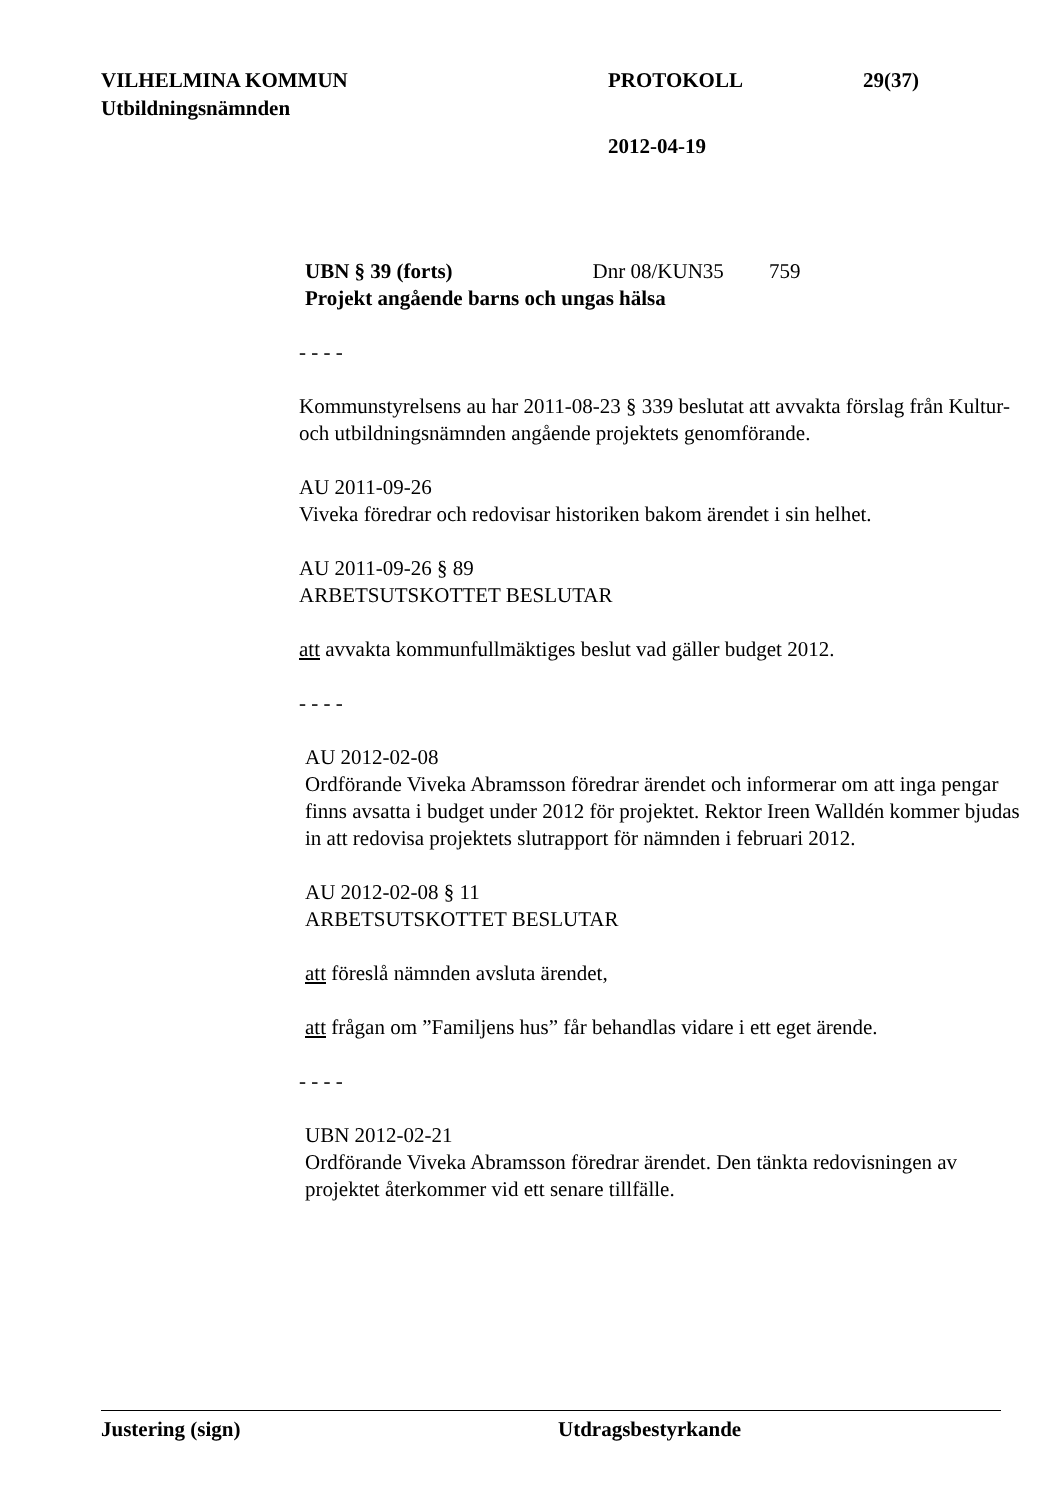VILHELMINA KOMMUN PROTOKOLL 29(37)
Utbildningsnämnden
2012-04-19
UBN § 39 (forts) Dnr 08/KUN35 759
Projekt angående barns och ungas hälsa
- - - -
Kommunstyrelsens au har 2011-08-23 § 339 beslutat att avvakta förslag från Kultur- och utbildningsnämnden angående projektets genomförande.
AU 2011-09-26
Viveka föredrar och redovisar historiken bakom ärendet i sin helhet.
AU 2011-09-26 § 89
ARBETSUTSKOTTET BESLUTAR
att avvakta kommunfullmäktiges beslut vad gäller budget 2012.
- - - -
AU 2012-02-08
Ordförande Viveka Abramsson föredrar ärendet och informerar om att inga pengar finns avsatta i budget under 2012 för projektet. Rektor Ireen Walldén kommer bjudas in att redovisa projektets slutrapport för nämnden i februari 2012.
AU 2012-02-08 § 11
ARBETSUTSKOTTET BESLUTAR
att föreslå nämnden avsluta ärendet,
att frågan om ”Familjens hus” får behandlas vidare i ett eget ärende.
- - - -
UBN 2012-02-21
Ordförande Viveka Abramsson föredrar ärendet. Den tänkta redovisningen av projektet återkommer vid ett senare tillfälle.
Justering (sign) Utdragsbestyrkande